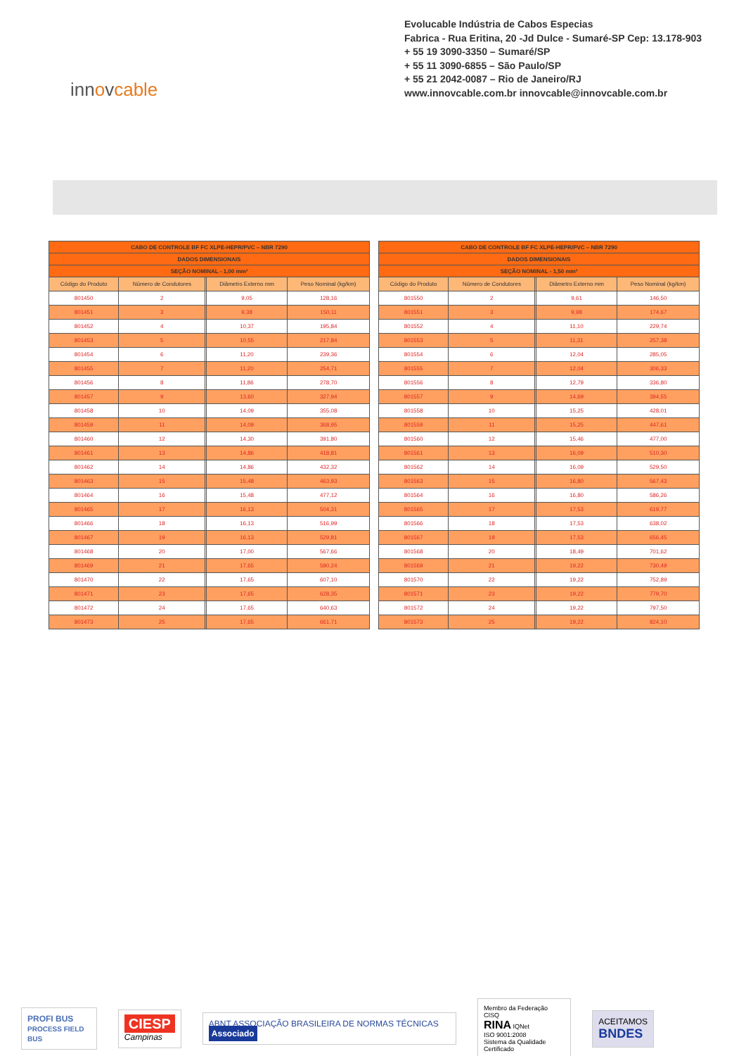Evolucable Indústria de Cabos Especias
Fabrica - Rua Eritina, 20 -Jd Dulce - Sumaré-SP Cep: 13.178-903
+ 55 19 3090-3350 – Sumaré/SP
+ 55 11 3090-6855 – São Paulo/SP
+ 55 21 2042-0087 – Rio de Janeiro/RJ
www.innovcable.com.br innovcable@innovcable.com.br
innovcable
| CABO DE CONTROLE BF FC XLPE-HEPR/PVC – NBR 7290 | | | | |
| DADOS DIMENSIONAIS | | | | |
| SEÇÃO NOMINAL - 1,00 mm² | | | | |
| Código do Produto | Número de Condutores | | Diâmetro Externo mm | Peso Nominal (kg/km) |
| 801450 | 2 | | 9,05 | 128,16 |
| 801451 | 3 | | 9,38 | 150,11 |
| 801452 | 4 | | 10,37 | 195,84 |
| 801453 | 5 | | 10,55 | 217,84 |
| 801454 | 6 | | 11,20 | 239,36 |
| 801455 | 7 | | 11,20 | 254,71 |
| 801456 | 8 | | 11,86 | 278,70 |
| 801457 | 9 | | 13,60 | 327,94 |
| 801458 | 10 | | 14,09 | 355,08 |
| 801459 | 11 | | 14,09 | 368,95 |
| 801460 | 12 | | 14,30 | 391,80 |
| 801461 | 13 | | 14,86 | 418,81 |
| 801462 | 14 | | 14,86 | 432,32 |
| 801463 | 15 | | 15,48 | 463,93 |
| 801464 | 16 | | 15,48 | 477,12 |
| 801465 | 17 | | 16,13 | 504,31 |
| 801466 | 18 | | 16,13 | 516,99 |
| 801467 | 19 | | 16,13 | 529,81 |
| 801468 | 20 | | 17,00 | 567,66 |
| 801469 | 21 | | 17,65 | 590,24 |
| 801470 | 22 | | 17,65 | 607,10 |
| 801471 | 23 | | 17,65 | 628,35 |
| 801472 | 24 | | 17,65 | 640,63 |
| 801473 | 25 | | 17,65 | 661,71 |
| CABO DE CONTROLE BF FC XLPE-HEPR/PVC – NBR 7290 | | | | |
| DADOS DIMENSIONAIS | | | | |
| SEÇÃO NOMINAL - 1,50 mm² | | | | |
| Código do Produto | Número de Condutores | | Diâmetro Externo mm | Peso Nominal (kg/km) |
| 801550 | 2 | | 9,61 | 146,50 |
| 801551 | 3 | | 9,98 | 174,67 |
| 801552 | 4 | | 11,10 | 229,74 |
| 801553 | 5 | | 11,31 | 257,38 |
| 801554 | 6 | | 12,04 | 285,05 |
| 801555 | 7 | | 12,04 | 306,33 |
| 801556 | 8 | | 12,79 | 336,80 |
| 801557 | 9 | | 14,69 | 394,55 |
| 801558 | 10 | | 15,25 | 428,01 |
| 801559 | 11 | | 15,25 | 447,61 |
| 801560 | 12 | | 15,46 | 477,00 |
| 801561 | 13 | | 16,09 | 510,30 |
| 801562 | 14 | | 16,09 | 529,50 |
| 801563 | 15 | | 16,80 | 567,43 |
| 801564 | 16 | | 16,80 | 586,26 |
| 801565 | 17 | | 17,53 | 619,77 |
| 801566 | 18 | | 17,53 | 638,02 |
| 801567 | 19 | | 17,53 | 656,45 |
| 801568 | 20 | | 18,49 | 701,62 |
| 801569 | 21 | | 19,22 | 730,49 |
| 801570 | 22 | | 19,22 | 752,89 |
| 801571 | 23 | | 19,22 | 779,70 |
| 801572 | 24 | | 19,22 | 797,50 |
| 801573 | 25 | | 19,22 | 824,10 |
PROFI BUS
PROCESS FIELD BUS
CIESP
Campinas
ABNT ASSOCIAÇÃO BRASILEIRA DE NORMAS TÉCNICAS Associado
Membro da Federação CISQ
RINA IQNet
ISO 9001:2008
Sistema da Qualidade Certificado
ACEITAMOS
BNDES